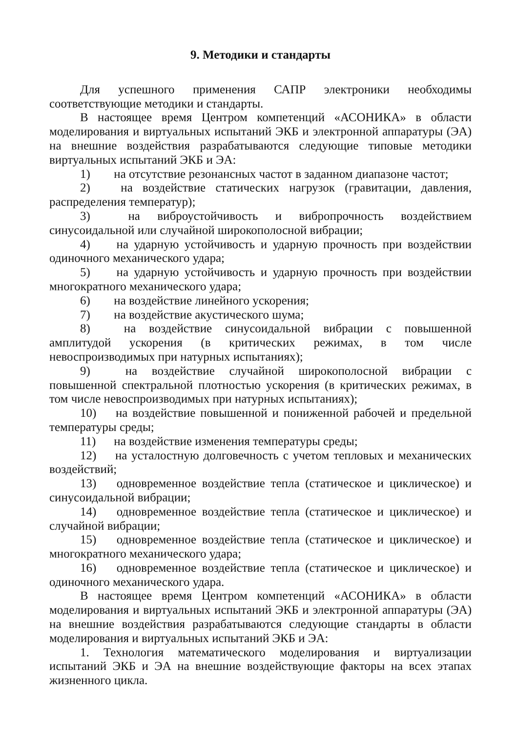9. Методики и стандарты
Для успешного применения САПР электроники необходимы соответствующие методики и стандарты.
В настоящее время Центром компетенций «АСОНИКА» в области моделирования и виртуальных испытаний ЭКБ и электронной аппаратуры (ЭА) на внешние воздействия разрабатываются следующие типовые методики виртуальных испытаний ЭКБ и ЭА:
1) на отсутствие резонансных частот в заданном диапазоне частот;
2) на воздействие статических нагрузок (гравитации, давления, распределения температур);
3) на виброустойчивость и вибропрочность воздействием синусоидальной или случайной широкополосной вибрации;
4) на ударную устойчивость и ударную прочность при воздействии одиночного механического удара;
5) на ударную устойчивость и ударную прочность при воздействии многократного механического удара;
6) на воздействие линейного ускорения;
7) на воздействие акустического шума;
8) на воздействие синусоидальной вибрации с повышенной амплитудой ускорения (в критических режимах, в том числе невоспроизводимых при натурных испытаниях);
9) на воздействие случайной широкополосной вибрации с повышенной спектральной плотностью ускорения (в критических режимах, в том числе невоспроизводимых при натурных испытаниях);
10) на воздействие повышенной и пониженной рабочей и предельной температуры среды;
11) на воздействие изменения температуры среды;
12) на усталостную долговечность с учетом тепловых и механических воздействий;
13) одновременное воздействие тепла (статическое и циклическое) и синусоидальной вибрации;
14) одновременное воздействие тепла (статическое и циклическое) и случайной вибрации;
15) одновременное воздействие тепла (статическое и циклическое) и многократного механического удара;
16) одновременное воздействие тепла (статическое и циклическое) и одиночного механического удара.
В настоящее время Центром компетенций «АСОНИКА» в области моделирования и виртуальных испытаний ЭКБ и электронной аппаратуры (ЭА) на внешние воздействия разрабатываются следующие стандарты в области моделирования и виртуальных испытаний ЭКБ и ЭА:
1. Технология математического моделирования и виртуализации испытаний ЭКБ и ЭА на внешние воздействующие факторы на всех этапах жизненного цикла.